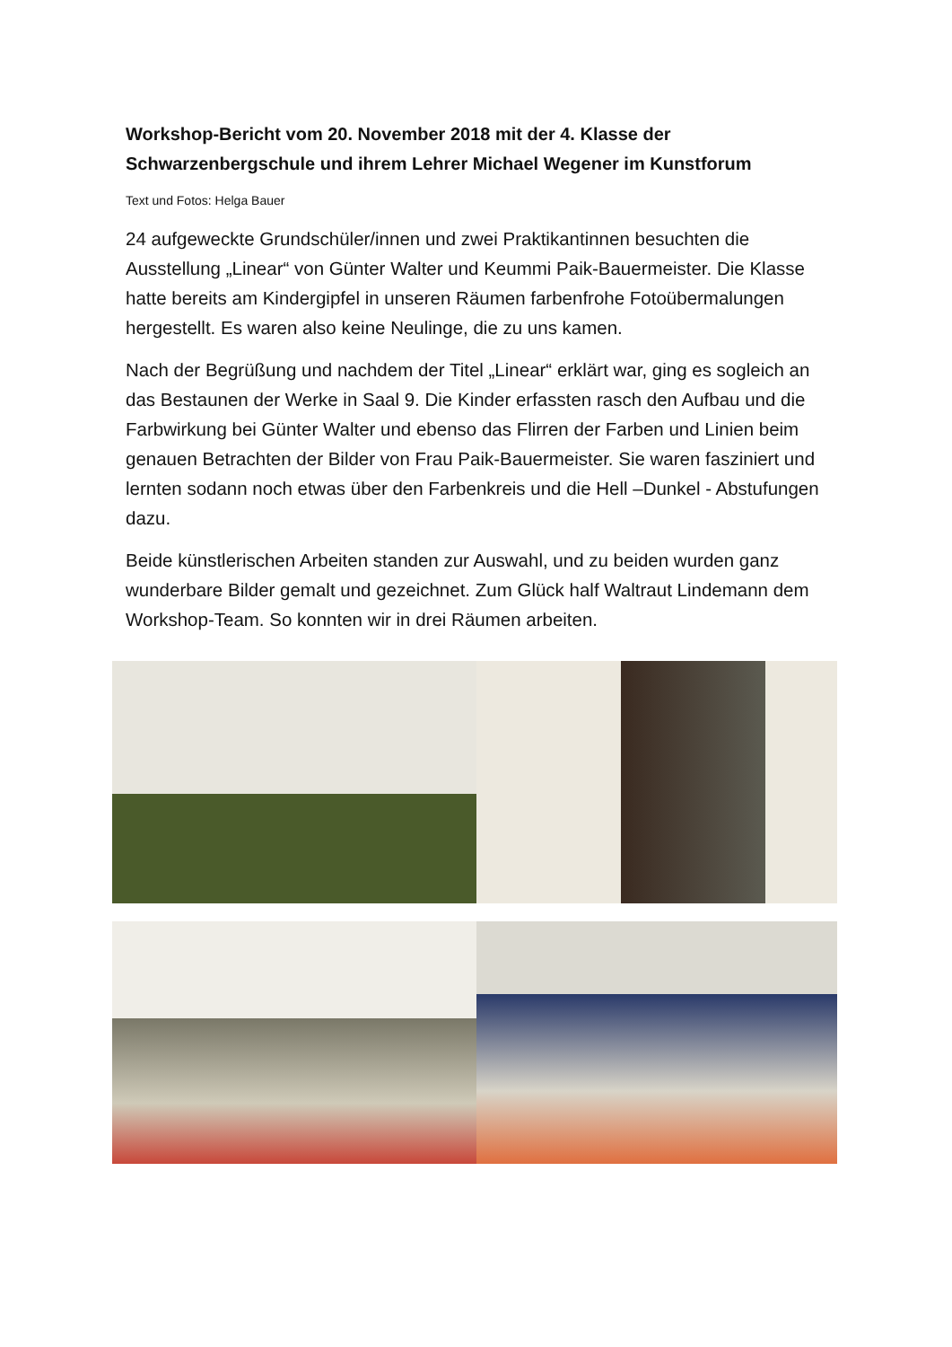Workshop-Bericht vom 20. November 2018 mit der 4. Klasse der Schwarzenbergschule und ihrem Lehrer Michael Wegener im Kunstforum
Text und Fotos: Helga Bauer
24 aufgeweckte Grundschüler/innen und zwei Praktikantinnen besuchten die Ausstellung „Linear“ von Günter Walter und Keummi Paik-Bauermeister. Die Klasse hatte bereits am Kindergipfel in unseren Räumen farbenfrohe Fotoübermalungen hergestellt. Es waren also keine Neulinge, die zu uns kamen.
Nach der Begrüßung und nachdem der Titel „Linear“ erklärt war, ging es sogleich an das Bestaunen der Werke in Saal 9. Die Kinder erfassten rasch den Aufbau und die Farbwirkung bei Günter Walter und ebenso das Flirren der Farben und Linien beim genauen Betrachten der Bilder von Frau Paik-Bauermeister. Sie waren fasziniert und lernten sodann noch etwas über den Farbenkreis und die Hell –Dunkel - Abstufungen dazu.
Beide künstlerischen Arbeiten standen zur Auswahl, und zu beiden wurden ganz wunderbare Bilder gemalt und gezeichnet. Zum Glück half Waltraut Lindemann dem Workshop-Team. So konnten wir in drei Räumen arbeiten.